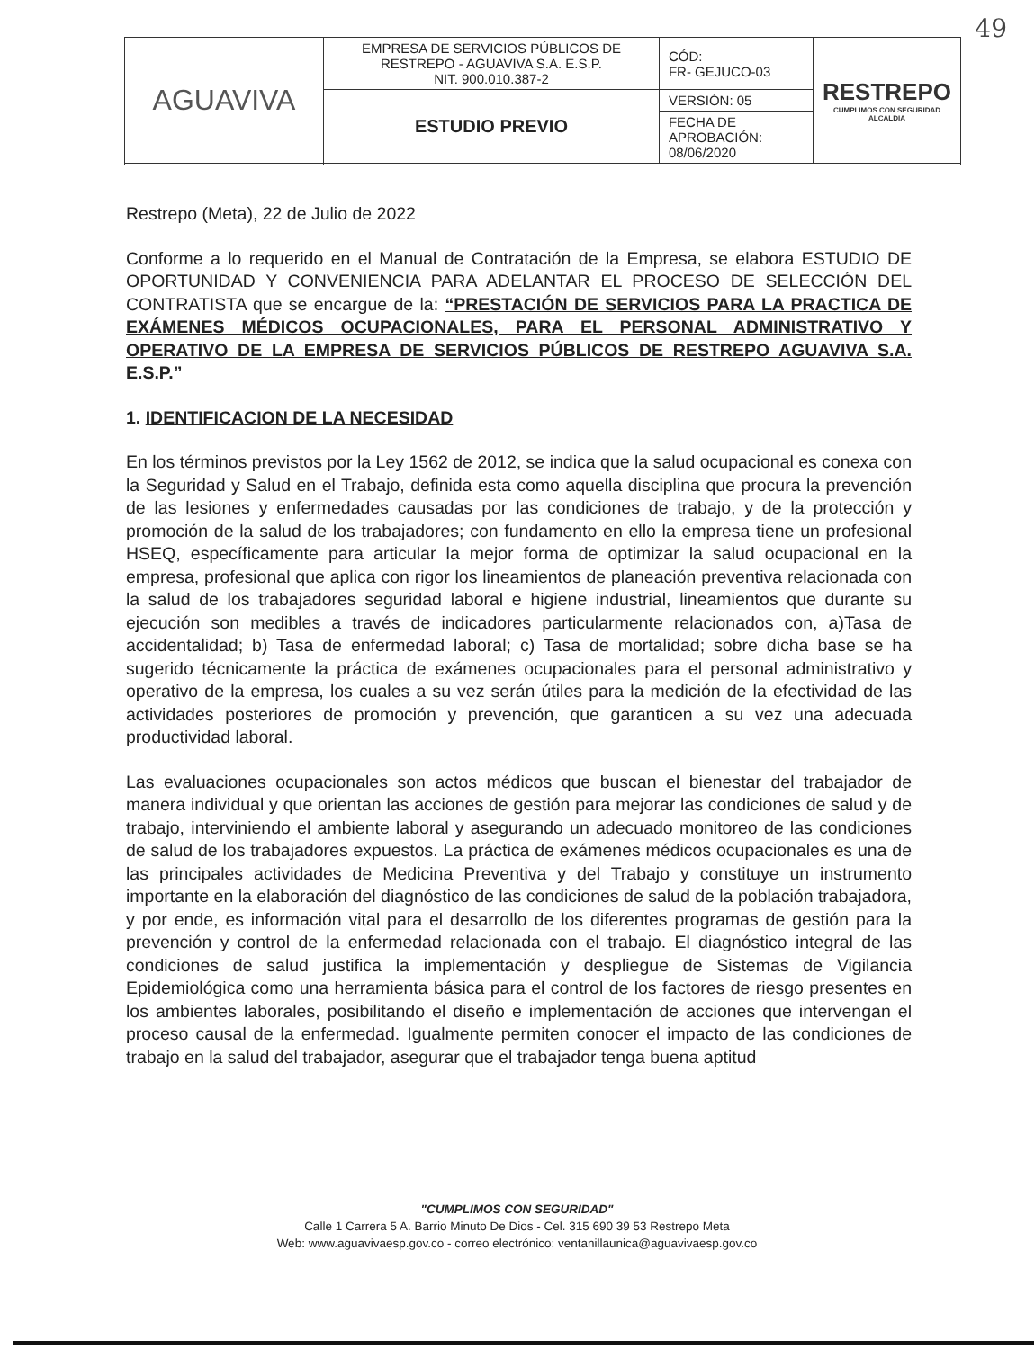49
| AGUAVIVA | EMPRESA DE SERVICIOS PÚBLICOS DE RESTREPO - AGUAVIVA S.A. E.S.P. NIT. 900.010.387-2 | CÓD: FR- GEJUCO-03 | RESTREPO CUMPLIMOS CON SEGURIDAD ALCALDIA |
| | ESTUDIO PREVIO | VERSIÓN: 05 | |
| | | FECHA DE APROBACIÓN: 08/06/2020 | |
Restrepo (Meta), 22 de Julio de 2022
Conforme a lo requerido en el Manual de Contratación de la Empresa, se elabora ESTUDIO DE OPORTUNIDAD Y CONVENIENCIA PARA ADELANTAR EL PROCESO DE SELECCIÓN DEL CONTRATISTA que se encargue de la: “PRESTACIÓN DE SERVICIOS PARA LA PRACTICA DE EXÁMENES MÉDICOS OCUPACIONALES, PARA EL PERSONAL ADMINISTRATIVO Y OPERATIVO DE LA EMPRESA DE SERVICIOS PÚBLICOS DE RESTREPO AGUAVIVA S.A. E.S.P.”
1. IDENTIFICACION DE LA NECESIDAD
En los términos previstos por la Ley 1562 de 2012, se indica que la salud ocupacional es conexa con la Seguridad y Salud en el Trabajo, definida esta como aquella disciplina que procura la prevención de las lesiones y enfermedades causadas por las condiciones de trabajo, y de la protección y promoción de la salud de los trabajadores; con fundamento en ello la empresa tiene un profesional HSEQ, específicamente para articular la mejor forma de optimizar la salud ocupacional en la empresa, profesional que aplica con rigor los lineamientos de planeación preventiva relacionada con la salud de los trabajadores seguridad laboral e higiene industrial, lineamientos que durante su ejecución son medibles a través de indicadores particularmente relacionados con, a)Tasa de accidentalidad; b) Tasa de enfermedad laboral; c) Tasa de mortalidad; sobre dicha base se ha sugerido técnicamente la práctica de exámenes ocupacionales para el personal administrativo y operativo de la empresa, los cuales a su vez serán útiles para la medición de la efectividad de las actividades posteriores de promoción y prevención, que garanticen a su vez una adecuada productividad laboral.
Las evaluaciones ocupacionales son actos médicos que buscan el bienestar del trabajador de manera individual y que orientan las acciones de gestión para mejorar las condiciones de salud y de trabajo, interviniendo el ambiente laboral y asegurando un adecuado monitoreo de las condiciones de salud de los trabajadores expuestos. La práctica de exámenes médicos ocupacionales es una de las principales actividades de Medicina Preventiva y del Trabajo y constituye un instrumento importante en la elaboración del diagnóstico de las condiciones de salud de la población trabajadora, y por ende, es información vital para el desarrollo de los diferentes programas de gestión para la prevención y control de la enfermedad relacionada con el trabajo. El diagnóstico integral de las condiciones de salud justifica la implementación y despliegue de Sistemas de Vigilancia Epidemiológica como una herramienta básica para el control de los factores de riesgo presentes en los ambientes laborales, posibilitando el diseño e implementación de acciones que intervengan el proceso causal de la enfermedad. Igualmente permiten conocer el impacto de las condiciones de trabajo en la salud del trabajador, asegurar que el trabajador tenga buena aptitud
"CUMPLIMOS CON SEGURIDAD"
Calle 1 Carrera 5 A. Barrio Minuto De Dios - Cel. 315 690 39 53 Restrepo Meta
Web: www.aguavivaesp.gov.co - correo electrónico: ventanillaunica@aguavivaesp.gov.co